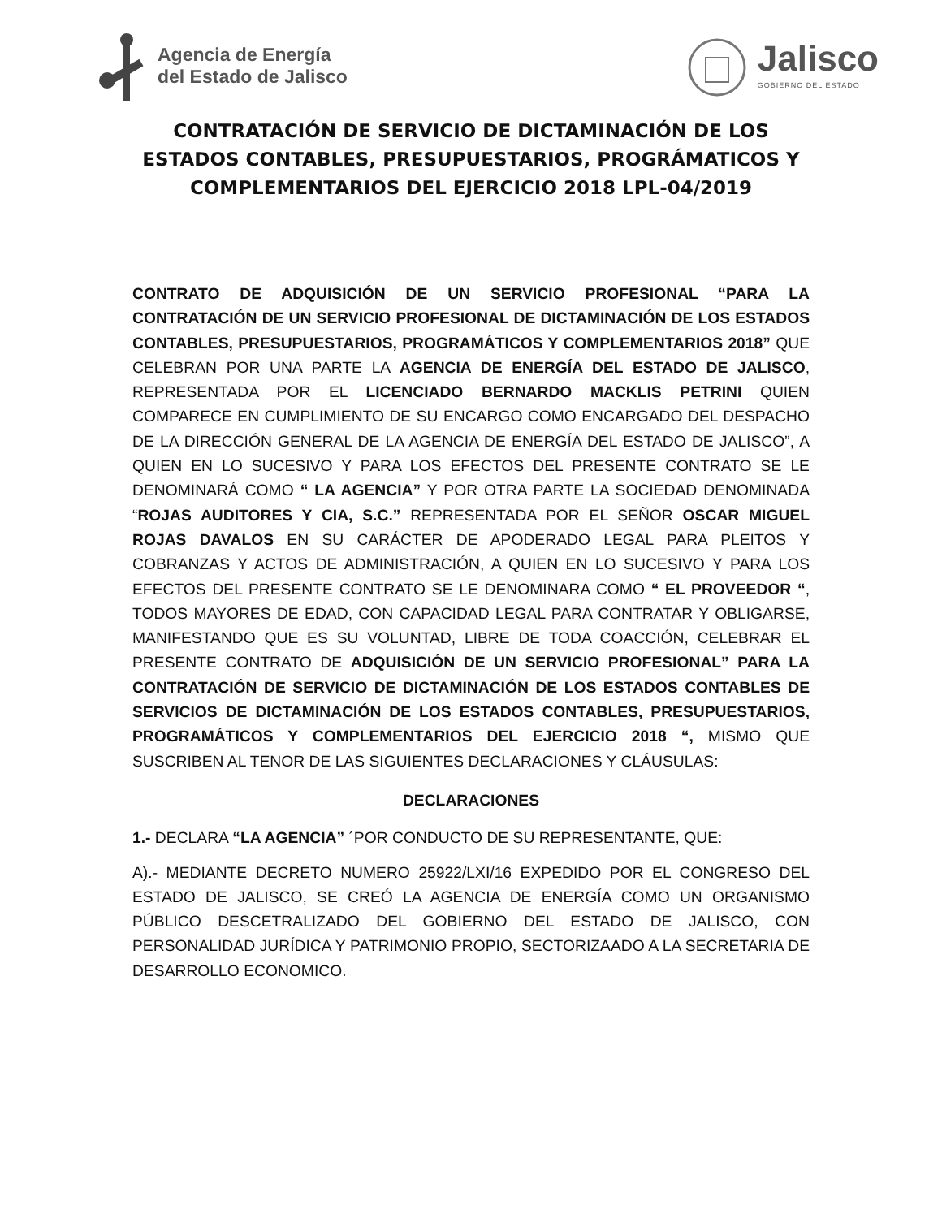Agencia de Energía
del Estado de Jalisco
Jalisco
GOBIERNO DEL ESTADO
CONTRATACIÓN DE SERVICIO DE DICTAMINACIÓN DE LOS ESTADOS CONTABLES, PRESUPUESTARIOS, PROGRÁMATICOS Y COMPLEMENTARIOS DEL EJERCICIO 2018 LPL-04/2019
CONTRATO DE ADQUISICIÓN DE UN SERVICIO PROFESIONAL “PARA LA CONTRATACIÓN DE UN SERVICIO PROFESIONAL DE DICTAMINACIÓN DE LOS ESTADOS CONTABLES, PRESUPUESTARIOS, PROGRAMÁTICOS Y COMPLEMENTARIOS 2018” QUE CELEBRAN POR UNA PARTE LA AGENCIA DE ENERGÍA DEL ESTADO DE JALISCO, REPRESENTADA POR EL LICENCIADO BERNARDO MACKLIS PETRINI QUIEN COMPARECE EN CUMPLIMIENTO DE SU ENCARGO COMO ENCARGADO DEL DESPACHO DE LA DIRECCIÓN GENERAL DE LA AGENCIA DE ENERGÍA DEL ESTADO DE JALISCO”, A QUIEN EN LO SUCESIVO Y PARA LOS EFECTOS DEL PRESENTE CONTRATO SE LE DENOMINARÁ COMO “ LA AGENCIA” Y POR OTRA PARTE LA SOCIEDAD DENOMINADA “ROJAS AUDITORES Y CIA, S.C.” REPRESENTADA POR EL SEÑOR OSCAR MIGUEL ROJAS DAVALOS EN SU CARÁCTER DE APODERADO LEGAL PARA PLEITOS Y COBRANZAS Y ACTOS DE ADMINISTRACIÓN, A QUIEN EN LO SUCESIVO Y PARA LOS EFECTOS DEL PRESENTE CONTRATO SE LE DENOMINARA COMO “ EL PROVEEDOR “, TODOS MAYORES DE EDAD, CON CAPACIDAD LEGAL PARA CONTRATAR Y OBLIGARSE, MANIFESTANDO QUE ES SU VOLUNTAD, LIBRE DE TODA COACCIÓN, CELEBRAR EL PRESENTE CONTRATO DE ADQUISICIÓN DE UN SERVICIO PROFESIONAL” PARA LA CONTRATACIÓN DE SERVICIO DE DICTAMINACIÓN DE LOS ESTADOS CONTABLES DE SERVICIOS DE DICTAMINACIÓN DE LOS ESTADOS CONTABLES, PRESUPUESTARIOS, PROGRAMÁTICOS Y COMPLEMENTARIOS DEL EJERCICIO 2018 “, MISMO QUE SUSCRIBEN AL TENOR DE LAS SIGUIENTES DECLARACIONES Y CLÁUSULAS:
DECLARACIONES
1.- DECLARA “LA AGENCIA” ´POR CONDUCTO DE SU REPRESENTANTE, QUE:
A).- MEDIANTE DECRETO NUMERO 25922/LXI/16 EXPEDIDO POR EL CONGRESO DEL ESTADO DE JALISCO, SE CREÓ LA AGENCIA DE ENERGÍA COMO UN ORGANISMO PÚBLICO DESCETRALIZADO DEL GOBIERNO DEL ESTADO DE JALISCO, CON PERSONALIDAD JURÍDICA Y PATRIMONIO PROPIO, SECTORIZAADO A LA SECRETARIA DE DESARROLLO ECONOMICO.